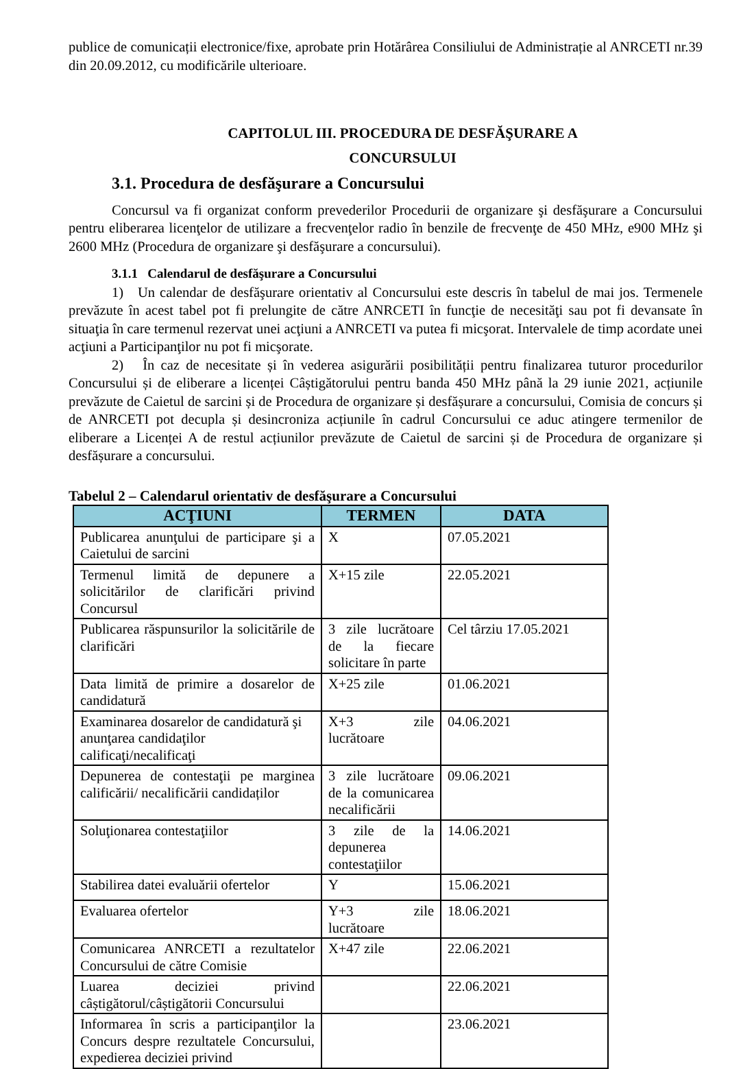publice de comunicații electronice/fixe, aprobate prin Hotărârea Consiliului de Administrație al ANRCETI nr.39 din 20.09.2012, cu modificările ulterioare.
CAPITOLUL III. PROCEDURA DE DESFĂŞURARE A
CONCURSULUI
3.1. Procedura de desfăşurare a Concursului
Concursul va fi organizat conform prevederilor Procedurii de organizare şi desfăşurare a Concursului pentru eliberarea licenţelor de utilizare a frecvenţelor radio în benzile de frecvenţe de 450 MHz, e900 MHz şi 2600 MHz (Procedura de organizare şi desfăşurare a concursului).
3.1.1 Calendarul de desfăşurare a Concursului
1) Un calendar de desfăşurare orientativ al Concursului este descris în tabelul de mai jos. Termenele prevăzute în acest tabel pot fi prelungite de către ANRCETI în funcţie de necesităţi sau pot fi devansate în situaţia în care termenul rezervat unei acţiuni a ANRCETI va putea fi micşorat. Intervalele de timp acordate unei acţiuni a Participanţilor nu pot fi micşorate.
2) În caz de necesitate și în vederea asigurării posibilității pentru finalizarea tuturor procedurilor Concursului și de eliberare a licenței Câștigătorului pentru banda 450 MHz până la 29 iunie 2021, acțiunile prevăzute de Caietul de sarcini și de Procedura de organizare și desfășurare a concursului, Comisia de concurs și de ANRCETI pot decupla și desincroniza acțiunile în cadrul Concursului ce aduc atingere termenilor de eliberare a Licenței A de restul acțiunilor prevăzute de Caietul de sarcini și de Procedura de organizare și desfășurare a concursului.
Tabelul 2 – Calendarul orientativ de desfăşurare a Concursului
| ACŢIUNI | TERMEN | DATA |
| --- | --- | --- |
| Publicarea anunţului de participare şi a Caietului de sarcini | X | 07.05.2021 |
| Termenul limită de depunere a solicitărilor de clarificări privind Concursul | X+15 zile | 22.05.2021 |
| Publicarea răspunsurilor la solicitările de clarificări | 3 zile lucrătoare de la fiecare solicitare în parte | Cel târziu 17.05.2021 |
| Data limită de primire a dosarelor de candidatură | X+25 zile | 01.06.2021 |
| Examinarea dosarelor de candidatură şi anunţarea candidaţilor calificaţi/necalificaţi | X+3 zile lucrătoare | 04.06.2021 |
| Depunerea de contestaţii pe marginea calificării/ necalificării candidaților | 3 zile lucrătoare de la comunicarea necalificării | 09.06.2021 |
| Soluţionarea contestaţiilor | 3 zile de la depunerea contestaţiilor | 14.06.2021 |
| Stabilirea datei evaluării ofertelor | Y | 15.06.2021 |
| Evaluarea ofertelor | Y+3 zile lucrătoare | 18.06.2021 |
| Comunicarea ANRCETI a rezultatelor Concursului de către Comisie | X+47 zile | 22.06.2021 |
| Luarea deciziei privind câștigătorul/câștigătorii Concursului | | 22.06.2021 |
| Informarea în scris a participanţilor la Concurs despre rezultatele Concursului, expedierea deciziei privind | | 23.06.2021 |